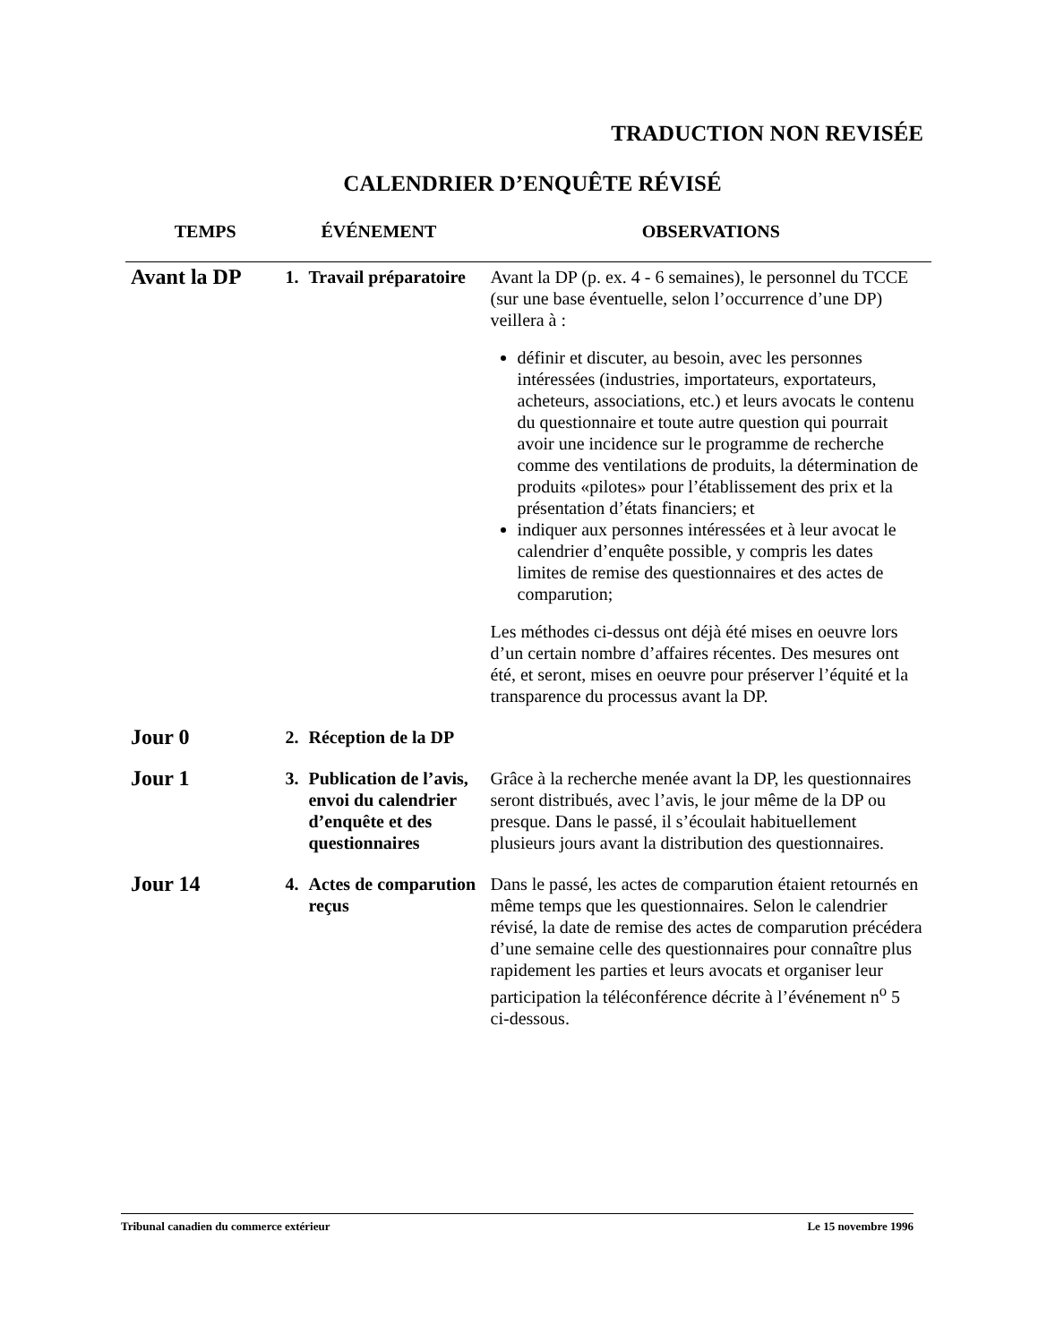TRADUCTION NON REVISÉE
CALENDRIER D’ENQUÊTE RÉVISÉ
| TEMPS | ÉVÉNEMENT | OBSERVATIONS |
| --- | --- | --- |
| Avant la DP | 1. Travail préparatoire | Avant la DP (p. ex. 4 - 6 semaines), le personnel du TCCE (sur une base éventuelle, selon l’occurrence d’une DP) veillera à : définir et discuter, au besoin, avec les personnes intéressées (industries, importateurs, exportateurs, acheteurs, associations, etc.) et leurs avocats le contenu du questionnaire et toute autre question qui pourrait avoir une incidence sur le programme de recherche comme des ventilations de produits, la détermination de produits «pilotes» pour l’établissement des prix et la présentation d’états financiers; et indiquer aux personnes intéressées et à leur avocat le calendrier d’enquête possible, y compris les dates limites de remise des questionnaires et des actes de comparution; Les méthodes ci-dessus ont déjà été mises en oeuvre lors d’un certain nombre d’affaires récentes. Des mesures ont été, et seront, mises en oeuvre pour préserver l’équité et la transparence du processus avant la DP. |
| Jour 0 | 2. Réception de la DP | |
| Jour 1 | 3. Publication de l’avis, envoi du calendrier d’enquête et des questionnaires | Grâce à la recherche menée avant la DP, les questionnaires seront distribués, avec l’avis, le jour même de la DP ou presque. Dans le passé, il s’écoulait habituellement plusieurs jours avant la distribution des questionnaires. |
| Jour 14 | 4. Actes de comparution reçus | Dans le passé, les actes de comparution étaient retournés en même temps que les questionnaires. Selon le calendrier révisé, la date de remise des actes de comparution précédera d’une semaine celle des questionnaires pour connaître plus rapidement les parties et leurs avocats et organiser leur participation la téléconférence décrite à l’événement n<sup>o</sup> 5 ci-dessous. |
Tribunal canadien du commerce extérieur Le 15 novembre 1996